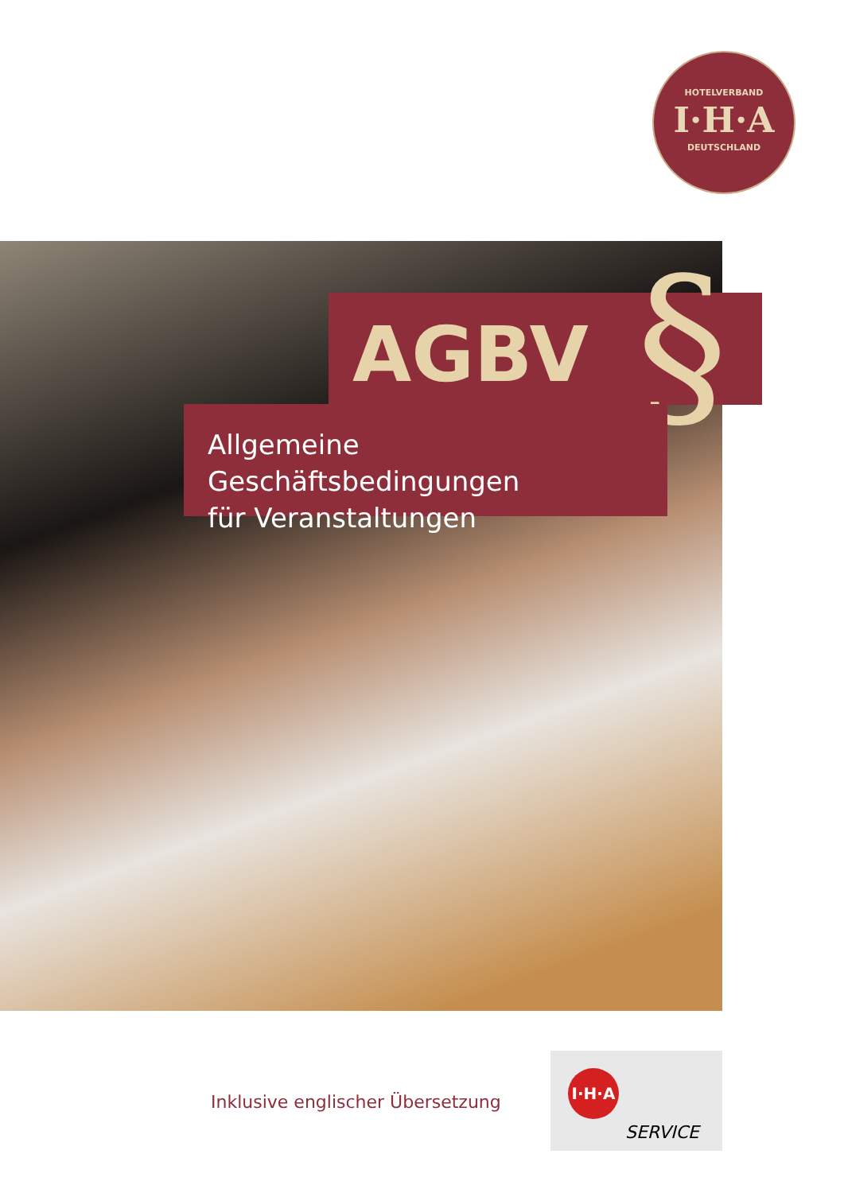HOTELVERBAND
I·H·A
DEUTSCHLAND
AGBV §
Allgemeine Geschäftsbedingungen
für Veranstaltungen
Inklusive englischer Übersetzung
I·H·A
SERVICE